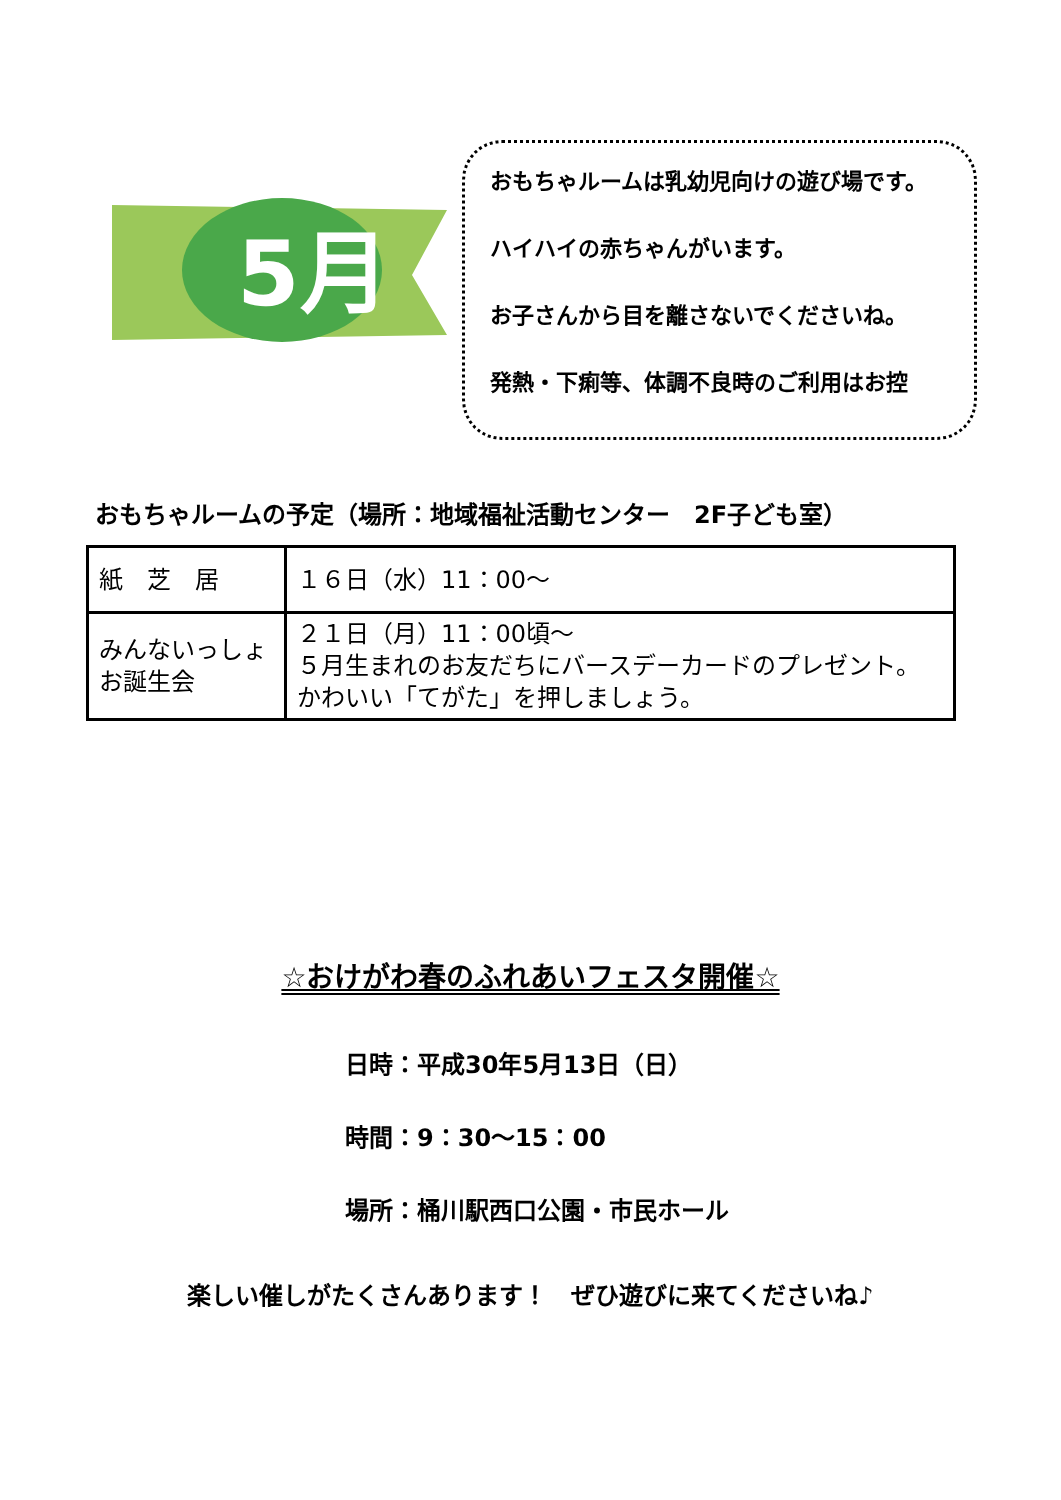5月
おもちゃルームは乳幼児向けの遊び場です。
ハイハイの赤ちゃんがいます。
お子さんから目を離さないでくださいね。
発熱・下痢等、体調不良時のご利用はお控
おもちゃルームの予定（場所：地域福祉活動センター　2F子ども室）
| 紙 芝 居 | １６日（水）11：00～ |
| みんないっしょ お誕生会 | ２１日（月）11：00頃～ ５月生まれのお友だちにバースデーカードのプレゼント。 かわいい「てがた」を押しましょう。 |
☆おけがわ春のふれあいフェスタ開催☆
日時：平成30年5月13日（日）
時間：9：30～15：00
場所：桶川駅西口公園・市民ホール
楽しい催しがたくさんあります！　ぜひ遊びに来てくださいね♪